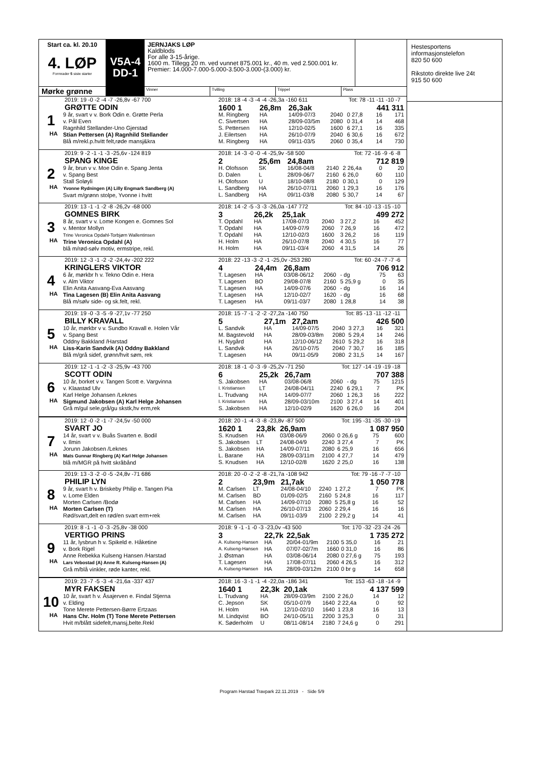Start ca. kl. 20.10
4. LØP
Formrader 5 siste starter
Mørke grønne
V5A-4
DD-1
JERNJAKS LØP
Kaldblods
For alle 3-15-årige.
1600 m. Tillegg 20 m. ved vunnet 875.001 kr., 40 m. ved 2.500.001 kr.
Premier: 14.000-7.000-5.000-3.500-3.000-(3.000) kr.
Vinner Tvilling Trippel Plass
2019: 19 -0 -2 -4 -7 -26,8v -67 700
GRØTTE ODIN
1
HA
9 år, svart v v. Bork Odin e. Grøtte Perla
v. Pål Even
Ragnhild Stellander-Uno Gjerstad
Stian Pettersen (A) Ragnhild Stellander
Blå m/rekl.p.hvitt felt,røde mansj&kra
2018: 18 -4 -3 -4 -4 -26,3a -160 611 Tot: 78 -11 -11 -10 -7
| 1600 1 | 26,8m | 26,3ak | | | | 441 311 | |
| M. Ringberg | HA | 14/09-07/3 | 2040 | 0 27,8 | | 16 | 171 |
| C. Sivertsen | HA | 28/09-03/5m | 2080 | 0 31,4 | | 14 | 468 |
| S. Pettersen | HA | 12/10-02/5 | 1600 | 6 27,1 | | 16 | 335 |
| J. Eilertsen | HA | 26/10-07/9 | 2040 | 6 30,6 | | 16 | 672 |
| M. Ringberg | HA | 09/11-03/5 | 2060 | 0 35,4 | | 14 | 730 |
2019: 9 -2 -1 -1 -3 -25,6v -124 819
SPANG KINGE
2
HA
9 år, brun v v. Moe Odin e. Spang Jenta
v. Spang Best
Stall Soløyli
Yvonne Rydningen (A) Lilly Engmark Sandberg (A)
Svart m/grønn stolpe, Yvonne i hvitt
2018: 14 -3 -0 -0 -4 -25,9v -58 500 Tot: 72 -16 -9 -6 -8
| 2 | 25,6m | 24,8am | | | | 712 819 | |
| H. Olofsson | SK | 16/08-04/8 | 2140 | 2 26,4a | | 0 | 20 |
| D. Dalen | L | 28/09-06/7 | 2160 | 6 26,0 | | 60 | 110 |
| H. Olofsson | U | 18/10-08/8 | 2180 | 0 30,1 | | 0 | 129 |
| L. Sandberg | HA | 26/10-07/11 | 2060 | 1 29,3 | | 16 | 176 |
| L. Sandberg | HA | 09/11-03/8 | 2080 | 5 30,7 | | 14 | 67 |
2019: 13 -1 -1 -2 -8 -26,2v -68 000
GOMNES BIRK
3
HA
8 år, svart v v. Lome Kongen e. Gomnes Sol
v. Mentor Mollyn
Trine Veronica Opdahl-Torbjørn Wallentinsen
Trine Veronica Opdahl (A)
blå m/rød-sølv motiv, ermstripe, rekl.
2018: 14 -2 -5 -3 -3 -26,0a -147 772 Tot: 84 -10 -13 -15 -10
| 3 | 26,2k | 25,1ak | | | | 499 272 | |
| T. Opdahl | HA | 17/08-07/3 | 2040 | 3 27,2 | | 16 | 452 |
| T. Opdahl | HA | 14/09-07/9 | 2060 | 7 26,9 | | 16 | 472 |
| T. Opdahl | HA | 12/10-02/3 | 1600 | 3 26,2 | | 16 | 119 |
| H. Holm | HA | 26/10-07/8 | 2040 | 4 30,5 | | 16 | 77 |
| H. Holm | HA | 09/11-03/4 | 2060 | 4 31,5 | | 14 | 26 |
2019: 12 -3 -1 -2 -2 -24,4v -202 222
KRINGLERS VIKTOR
4
HA
6 år, mørkbr h v. Tekno Odin e. Hera
v. Alm Viktor
Elin Anita Aasvang-Eva Aasvang
Tina Lagesen (B) Elin Anita Aasvang
Blå m/sølv side- og sk.felt, rekl.
2018: 22 -13 -3 -2 -1 -25,0v -253 280 Tot: 60 -24 -7 -7 -6
| 4 | 24,4m | 26,8am | | | | 706 912 | |
| T. Lagesen | HA | 03/08-06/12 | 2060 | - dg | | 75 | 63 |
| T. Lagesen | BO | 29/08-07/8 | 2160 | 5 25,9 g | | 0 | 35 |
| T. Lagesen | HA | 14/09-07/6 | 2060 | - dg | | 16 | 14 |
| T. Lagesen | HA | 12/10-02/7 | 1620 | - dg | | 16 | 68 |
| T. Lagesen | HA | 09/11-03/7 | 2080 | 1 28,8 | | 14 | 38 |
2019: 19 -0 -3 -5 -9 -27,1v -77 250
BILLY KRAVALL
5
HA
10 år, mørkbr v v. Sundbo Kravall e. Holen Vår
v. Spang Best
Oddny Bakkland /Harstad
Liss-Karin Sandvik (A) Oddny Bakkland
Blå m/grå sidef, grønn/hvit søm, rek
2018: 15 -7 -1 -2 -2 -27,2a -140 750 Tot: 85 -13 -11 -12 -11
| 5 | 27,1m | 27,2am | | | | 426 500 | |
| L. Sandvik | HA | 14/09-07/5 | 2040 | 3 27,3 | | 16 | 321 |
| M. Bagstevold | HA | 28/09-03/8m | 2080 | 5 29,4 | | 14 | 246 |
| H. Nygård | HA | 12/10-06/12 | 2610 | 5 29,2 | | 16 | 318 |
| L. Sandvik | HA | 26/10-07/5 | 2040 | 7 30,7 | | 16 | 185 |
| T. Lagesen | HA | 09/11-05/9 | 2080 | 2 31,5 | | 14 | 167 |
2019: 12 -1 -1 -2 -3 -25,9v -43 700
SCOTT ODIN
6
HA
10 år, borket v v. Tangen Scott e. Vargvinna
v. Klaastad Ulv
Karl Helge Johansen /Leknes
Sigmund Jakobsen (A) Karl Helge Johansen
Grå m/gul sele,grå/gu skstk,hv erm,rek
2018: 18 -1 -0 -3 -9 -25,2v -71 250 Tot: 127 -14 -19 -19 -18
| 6 | 25,2k | 26,7am | | | | 707 388 | |
| S. Jakobsen | HA | 03/08-06/8 | 2060 | - dg | | 75 | 1215 |
| I. Kristiansen | LT | 24/08-04/11 | 2240 | 6 29,1 | | 7 | PK |
| L. Trudvang | HA | 14/09-07/7 | 2060 | 1 26,3 | | 16 | 222 |
| I. Kristiansen | HA | 28/09-03/10m | 2100 | 3 27,4 | | 14 | 401 |
| S. Jakobsen | HA | 12/10-02/9 | 1620 | 6 26,0 | | 16 | 204 |
2019: 12 -0 -2 -1 -7 -24,5v -50 000
SVART JO
7
HA
14 år, svart v v. Buås Svarten e. Bodil
v. Ilmin
Jorunn Jakobsen /Leknes
Mats Gunnar Ringberg (A) Karl Helge Johansen
blå m/MGR på hvitt skråbånd
2018: 20 -1 -4 -3 -8 -23,8v -87 500 Tot: 195 -31 -35 -30 -19
| 1620 1 | 23,8k | 26,9am | | | | 1 087 950 | |
| S. Knudsen | HA | 03/08-06/9 | 2060 | 0 26,6 g | | 75 | 600 |
| S. Jakobsen | LT | 24/08-04/9 | 2240 | 3 27,4 | | 7 | PK |
| S. Jakobsen | HA | 14/09-07/11 | 2080 | 6 25,9 | | 16 | 656 |
| L. Barane | HA | 28/09-03/11m | 2100 | 4 27,7 | | 14 | 479 |
| S. Knudsen | HA | 12/10-02/8 | 1620 | 2 25,0 | | 16 | 138 |
2019: 13 -3 -2 -0 -5 -24,8v -71 686
PHILIP LYN
8
HA
9 år, svart h v. Briskeby Philip e. Tangen Pia
v. Lome Elden
Morten Carlsen /Bodø
Morten Carlsen (T)
Rød/svart,delt en rød/en svart erm+rek
2018: 20 -0 -2 -2 -8 -21,7a -108 942 Tot: 79 -16 -7 -7 -10
| 2 | 23,9m | 21,7ak | | | | 1 050 778 | |
| M. Carlsen | LT | 24/08-04/10 | 2240 | 1 27,2 | | 7 | PK |
| M. Carlsen | BD | 01/09-02/5 | 2160 | 5 24,8 | | 16 | 117 |
| M. Carlsen | HA | 14/09-07/10 | 2080 | 5 25,8 g | | 16 | 52 |
| M. Carlsen | HA | 26/10-07/13 | 2060 | 2 29,4 | | 16 | 16 |
| M. Carlsen | HA | 09/11-03/9 | 2100 | 2 29,2 g | | 14 | 41 |
2019: 8 -1 -1 -0 -3 -25,8v -38 000
VERTIGO PRINS
9
HA
11 år, lysbrun h v. Spikeld e. Håketine
v. Bork Rigel
Anne Rebekka Kulseng Hansen /Harstad
Lars Vebostad (A) Anne R. Kulseng-Hansen (A)
Grå m/blå vinkler, røde kanter, rekl.
2018: 9 -1 -1 -0 -3 -23,0v -43 500 Tot: 170 -32 -23 -24 -26
| 3 | 22,7k | 22,5ak | | | | 1 735 272 | |
| A. Kulseng-Hansen | HA | 20/04-01/9m | 2100 | 5 35,0 | | 16 | 21 |
| A. Kulseng-Hansen | HA | 07/07-02/7m | 1660 | 0 31,0 | | 16 | 86 |
| J. Østman | HA | 03/08-06/14 | 2080 | 0 27,6 g | | 75 | 193 |
| T. Lagesen | HA | 17/08-07/11 | 2060 | 4 26,5 | | 16 | 312 |
| A. Kulseng-Hansen | HA | 28/09-03/12m | 2100 | 0 br g | | 14 | 658 |
2019: 23 -7 -5 -3 -4 -21,6a -337 437
MYR FAKSEN
10
HA
10 år, svart h v. Åsajerven e. Findal Stjerna
v. Elding
Tone Merete Pettersen-Børre Ertzaas
Hans Chr. Holm (T) Tone Merete Pettersen
Hvit m/blått sidefelt,mansj,belte.Rekl
2018: 16 -3 -1 -1 -4 -22,0a -186 341 Tot: 153 -63 -18 -14 -9
| 1640 1 | 22,3k | 20,1ak | | | | 4 137 599 | |
| L. Trudvang | HA | 28/09-03/9m | 2100 | 2 26,0 | | 14 | 12 |
| C. Jepson | SK | 05/10-07/9 | 1640 | 2 22,4a | | 0 | 92 |
| H. Holm | HA | 12/10-02/10 | 1640 | 1 23,8 | | 16 | 13 |
| M. Lindqvist | BO | 24/10-05/11 | 2200 | 3 25,3 | | 0 | 31 |
| K. Søderholm | U | 08/11-08/14 | 2180 | 7 24,6 g | | 0 | 291 |
Hestesportens
informasjonstelefon
820 50 600
Rikstoto direkte live 24t
915 50 600
Program Harstad Travpark 22.11.2019 - Side 5/9